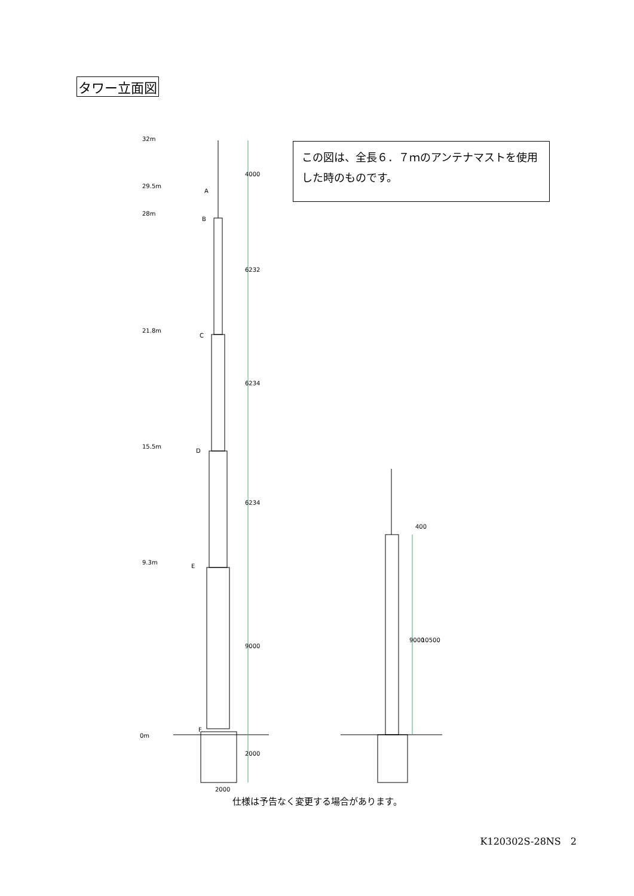タワー立面図
この図は、全長６．７ｍのアンテナマストを使用した時のものです。
32m
29.5m
28m
21.8m
15.5m
9.3m
0m
A
B
C
D
E
F
4000
6232
6234
6234
9000
2000
2000
9000
10500
400
仕様は予告なく変更する場合があります。
K120302S-28NS　2